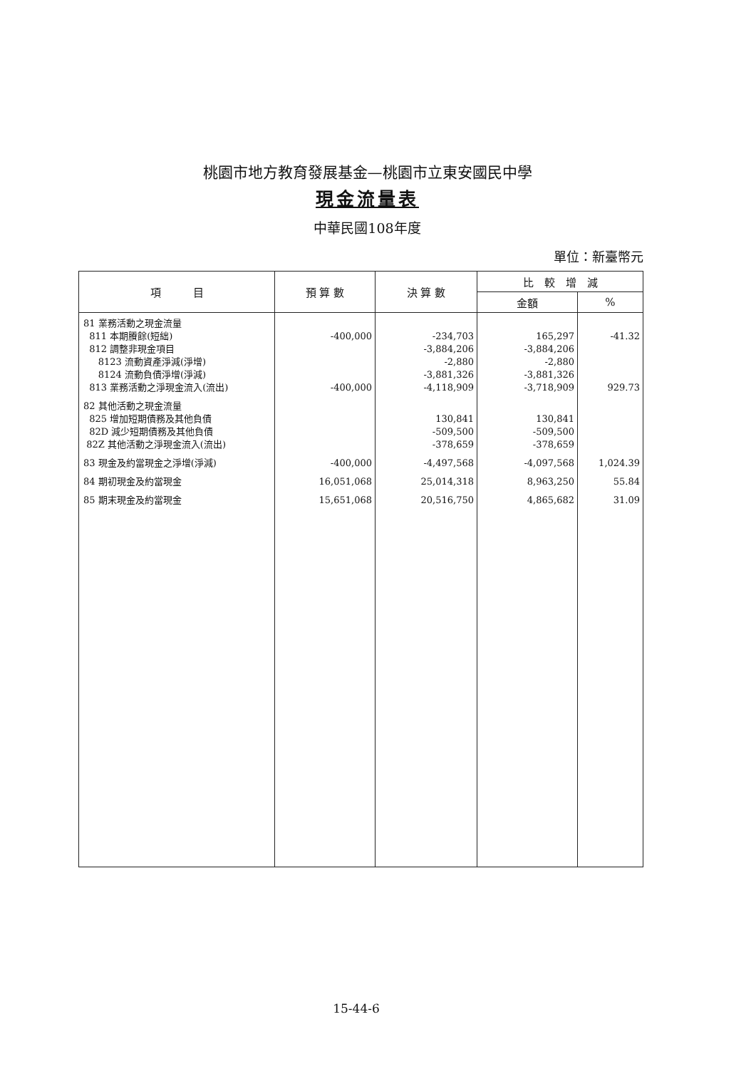桃園市地方教育發展基金—桃園市立東安國民中學
現金流量表
中華民國108年度
單位：新臺幣元
| 項 目 | 預 算 數 | 決 算 數 | 比 較 增 減 | |
| --- | --- | --- | --- | --- |
| | | | 金額 | % |
| 81 業務活動之現金流量 811 本期賸餘(短絀) 812 調整非現金項目 8123 流動資產淨減(淨增) 8124 流動負債淨增(淨減) 813 業務活動之淨現金流入(流出) 82 其他活動之現金流量 825 增加短期債務及其他負債 82D 減少短期債務及其他負債 82Z 其他活動之淨現金流入(流出) 83 現金及約當現金之淨增(淨減) 84 期初現金及約當現金 85 期末現金及約當現金 | -400,000 -400,000 -400,000 16,051,068 15,651,068 | -234,703 -3,884,206 -2,880 -3,881,326 -4,118,909 130,841 -509,500 -378,659 -4,497,568 25,014,318 20,516,750 | 165,297 -3,884,206 -2,880 -3,881,326 -3,718,909 130,841 -509,500 -378,659 -4,097,568 8,963,250 4,865,682 | -41.32 929.73 1,024.39 55.84 31.09 |
15-44-6